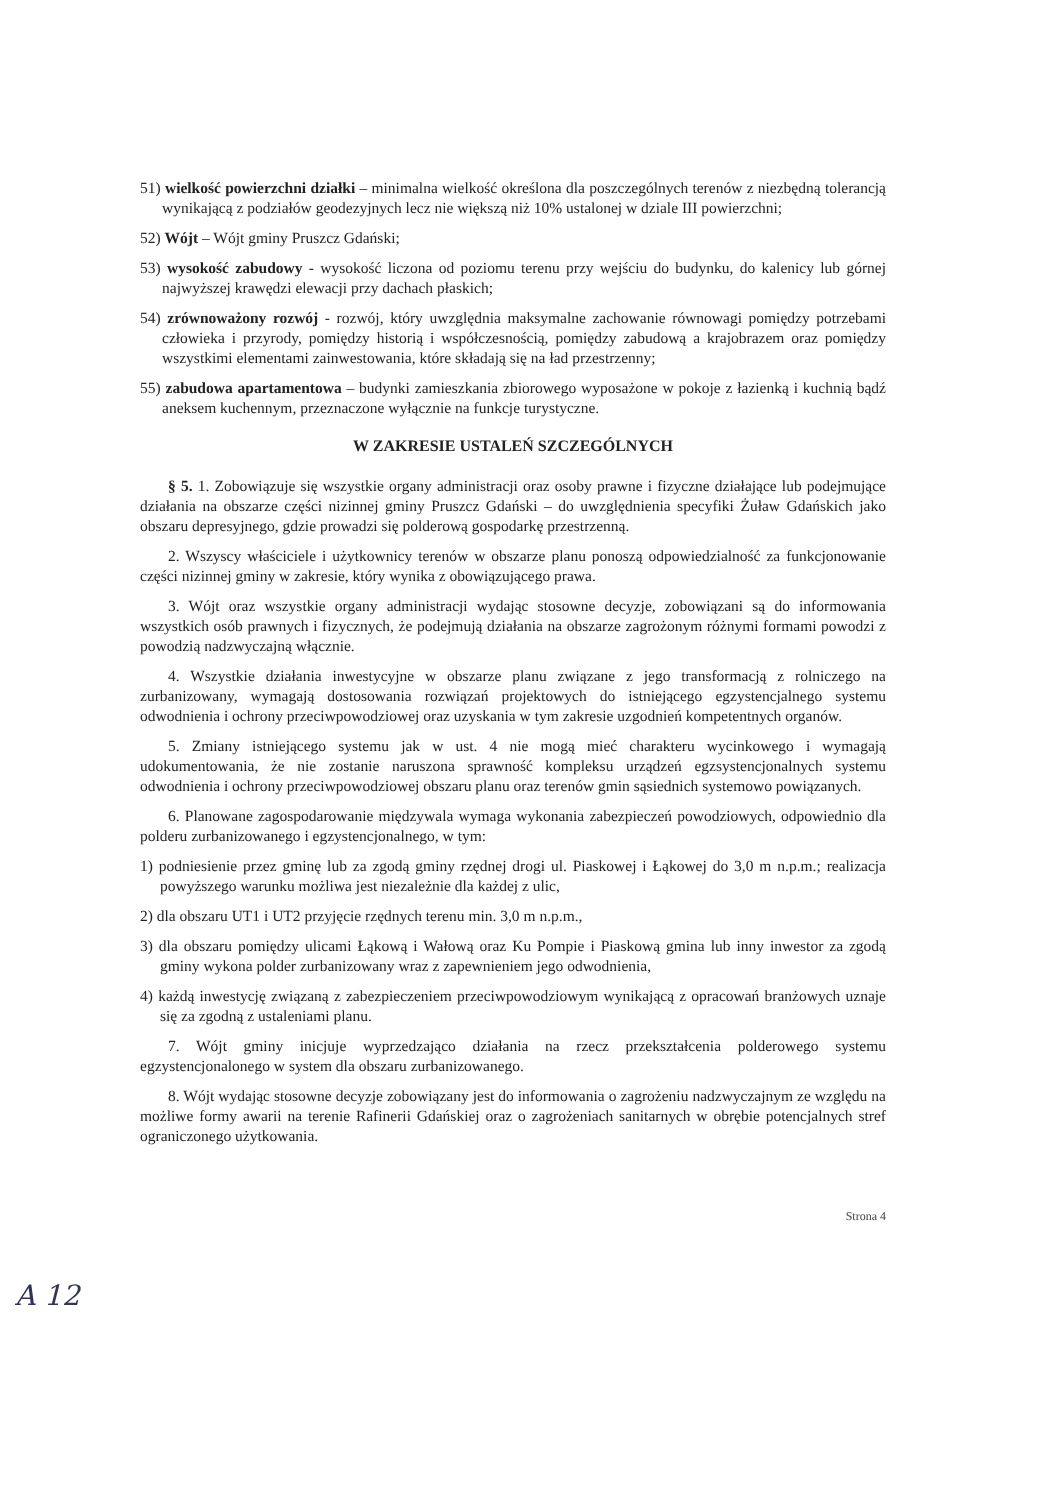51) wielkość powierzchni działki – minimalna wielkość określona dla poszczególnych terenów z niezbędną tolerancją wynikającą z podziałów geodezyjnych lecz nie większą niż 10% ustalonej w dziale III powierzchni;
52) Wójt – Wójt gminy Pruszcz Gdański;
53) wysokość zabudowy - wysokość liczona od poziomu terenu przy wejściu do budynku, do kalenicy lub górnej najwyższej krawędzi elewacji przy dachach płaskich;
54) zrównoważony rozwój - rozwój, który uwzględnia maksymalne zachowanie równowagi pomiędzy potrzebami człowieka i przyrody, pomiędzy historią i współczesnością, pomiędzy zabudową a krajobrazem oraz pomiędzy wszystkimi elementami zainwestowania, które składają się na ład przestrzenny;
55) zabudowa apartamentowa – budynki zamieszkania zbiorowego wyposażone w pokoje z łazienką i kuchnią bądź aneksem kuchennym, przeznaczone wyłącznie na funkcje turystyczne.
W ZAKRESIE USTALEŃ SZCZEGÓLNYCH
§ 5. 1. Zobowiązuje się wszystkie organy administracji oraz osoby prawne i fizyczne działające lub podejmujące działania na obszarze części nizinnej gminy Pruszcz Gdański – do uwzględnienia specyfiki Żuław Gdańskich jako obszaru depresyjnego, gdzie prowadzi się polderową gospodarkę przestrzenną.
2. Wszyscy właściciele i użytkownicy terenów w obszarze planu ponoszą odpowiedzialność za funkcjonowanie części nizinnej gminy w zakresie, który wynika z obowiązującego prawa.
3. Wójt oraz wszystkie organy administracji wydając stosowne decyzje, zobowiązani są do informowania wszystkich osób prawnych i fizycznych, że podejmują działania na obszarze zagrożonym różnymi formami powodzi z powodzią nadzwyczajną włącznie.
4. Wszystkie działania inwestycyjne w obszarze planu związane z jego transformacją z rolniczego na zurbanizowany, wymagają dostosowania rozwiązań projektowych do istniejącego egzystencjalnego systemu odwodnienia i ochrony przeciwpowodziowej oraz uzyskania w tym zakresie uzgodnień kompetentnych organów.
5. Zmiany istniejącego systemu jak w ust. 4 nie mogą mieć charakteru wycinkowego i wymagają udokumentowania, że nie zostanie naruszona sprawność kompleksu urządzeń egzsystencjonalnych systemu odwodnienia i ochrony przeciwpowodziowej obszaru planu oraz terenów gmin sąsiednich systemowo powiązanych.
6. Planowane zagospodarowanie międzywala wymaga wykonania zabezpieczeń powodziowych, odpowiednio dla polderu zurbanizowanego i egzystencjonalnego, w tym:
1) podniesienie przez gminę lub za zgodą gminy rzędnej drogi ul. Piaskowej i Łąkowej do 3,0 m n.p.m.; realizacja powyższego warunku możliwa jest niezależnie dla każdej z ulic,
2) dla obszaru UT1 i UT2 przyjęcie rzędnych terenu min. 3,0 m n.p.m.,
3) dla obszaru pomiędzy ulicami Łąkową i Wałową oraz Ku Pompie i Piaskową gmina lub inny inwestor za zgodą gminy wykona polder zurbanizowany wraz z zapewnieniem jego odwodnienia,
4) każdą inwestycję związaną z zabezpieczeniem przeciwpowodziowym wynikającą z opracowań branżowych uznaje się za zgodną z ustaleniami planu.
7. Wójt gminy inicjuje wyprzedzająco działania na rzecz przekształcenia polderowego systemu egzystencjonalonego w system dla obszaru zurbanizowanego.
8. Wójt wydając stosowne decyzje zobowiązany jest do informowania o zagrożeniu nadzwyczajnym ze względu na możliwe formy awarii na terenie Rafinerii Gdańskiej oraz o zagrożeniach sanitarnych w obrębie potencjalnych stref ograniczonego użytkowania.
Strona 4
A 12